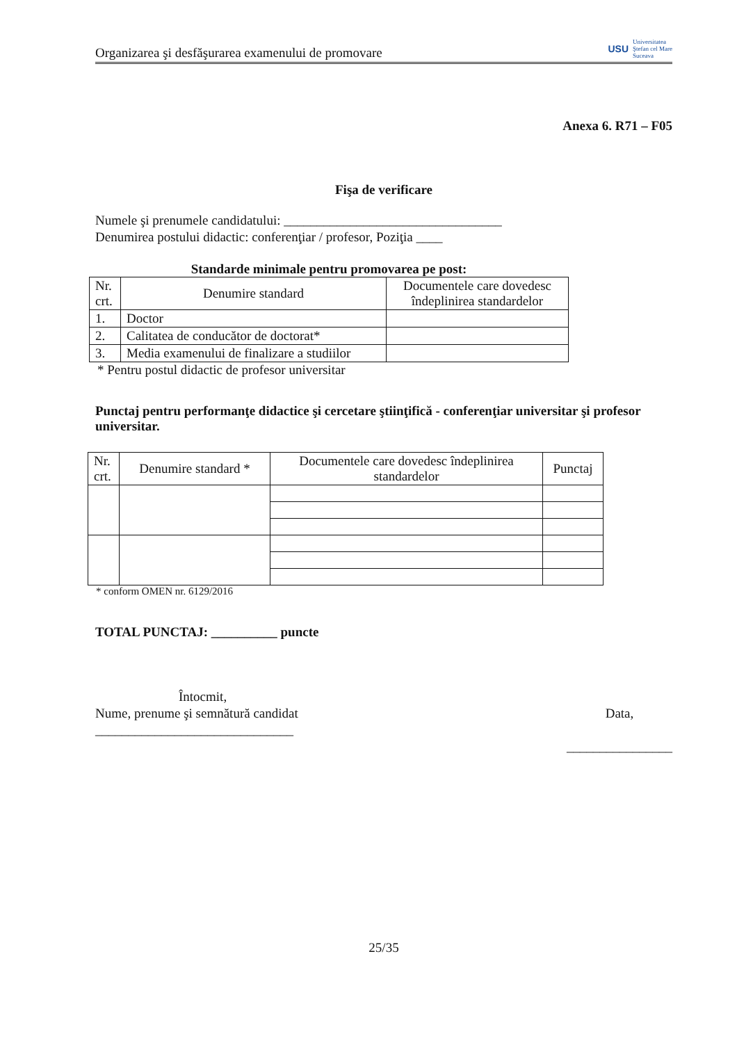Organizarea şi desfăşurarea examenului de promovare USU Universitatea
Ştefan cel Mare
Suceava
Anexa 6. R71 – F05
Fişa de verificare
Numele şi prenumele candidatului: _________________________________
Denumirea postului didactic: conferenţiar / profesor, Poziţia ____
Standarde minimale pentru promovarea pe post:
| Nr. crt. | Denumire standard | Documentele care dovedesc îndeplinirea standardelor |
| --- | --- | --- |
| 1. | Doctor | |
| 2. | Calitatea de conducător de doctorat* | |
| 3. | Media examenului de finalizare a studiilor | |
* Pentru postul didactic de profesor universitar
Punctaj pentru performanţe didactice şi cercetare ştiinţifică - conferenţiar universitar şi profesor universitar.
| Nr. crt. | Denumire standard * | Documentele care dovedesc îndeplinirea standardelor | Punctaj |
| --- | --- | --- | --- |
* conform OMEN nr. 6129/2016
TOTAL PUNCTAJ: __________ puncte
Întocmit,
Nume, prenume şi semnătură candidat
______________________________
Data,
________________
25/35